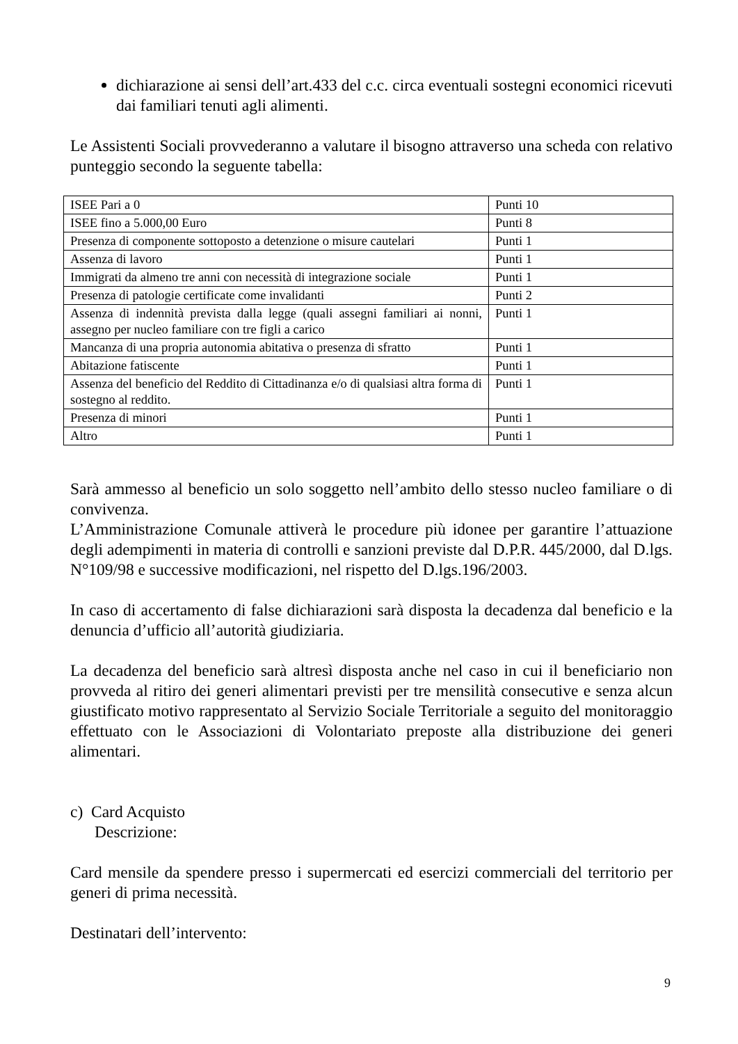dichiarazione ai sensi dell’art.433 del c.c. circa eventuali sostegni economici ricevuti dai familiari tenuti agli alimenti.
Le Assistenti Sociali provvederanno a valutare il bisogno attraverso una scheda con relativo punteggio secondo la seguente tabella:
| ISEE Pari a 0 | Punti 10 |
| ISEE fino a 5.000,00 Euro | Punti 8 |
| Presenza di componente sottoposto a detenzione o misure cautelari | Punti 1 |
| Assenza di lavoro | Punti 1 |
| Immigrati da almeno tre anni con necessità di integrazione sociale | Punti 1 |
| Presenza di patologie certificate come invalidanti | Punti 2 |
| Assenza di indennità prevista dalla legge (quali assegni familiari ai nonni, assegno per nucleo familiare con tre figli a carico | Punti 1 |
| Mancanza di una propria autonomia abitativa o presenza di sfratto | Punti 1 |
| Abitazione fatiscente | Punti 1 |
| Assenza del beneficio del Reddito di Cittadinanza e/o di qualsiasi altra forma di sostegno al reddito. | Punti 1 |
| Presenza di minori | Punti 1 |
| Altro | Punti 1 |
Sarà ammesso al beneficio un solo soggetto nell’ambito dello stesso nucleo familiare o di convivenza.
L’Amministrazione Comunale attiverà le procedure più idonee per garantire l’attuazione degli adempimenti in materia di controlli e sanzioni previste dal D.P.R. 445/2000, dal D.lgs. N°109/98 e successive modificazioni, nel rispetto del D.lgs.196/2003.
In caso di accertamento di false dichiarazioni sarà disposta la decadenza dal beneficio e la denuncia d’ufficio all’autorità giudiziaria.
La decadenza del beneficio sarà altresì disposta anche nel caso in cui il beneficiario non provveda al ritiro dei generi alimentari previsti per tre mensilità consecutive e senza alcun giustificato motivo rappresentato al Servizio Sociale Territoriale a seguito del monitoraggio effettuato con le Associazioni di Volontariato preposte alla distribuzione dei generi alimentari.
c) Card Acquisto
Descrizione:
Card mensile da spendere presso i supermercati ed esercizi commerciali del territorio per generi di prima necessità.
Destinatari dell’intervento:
9